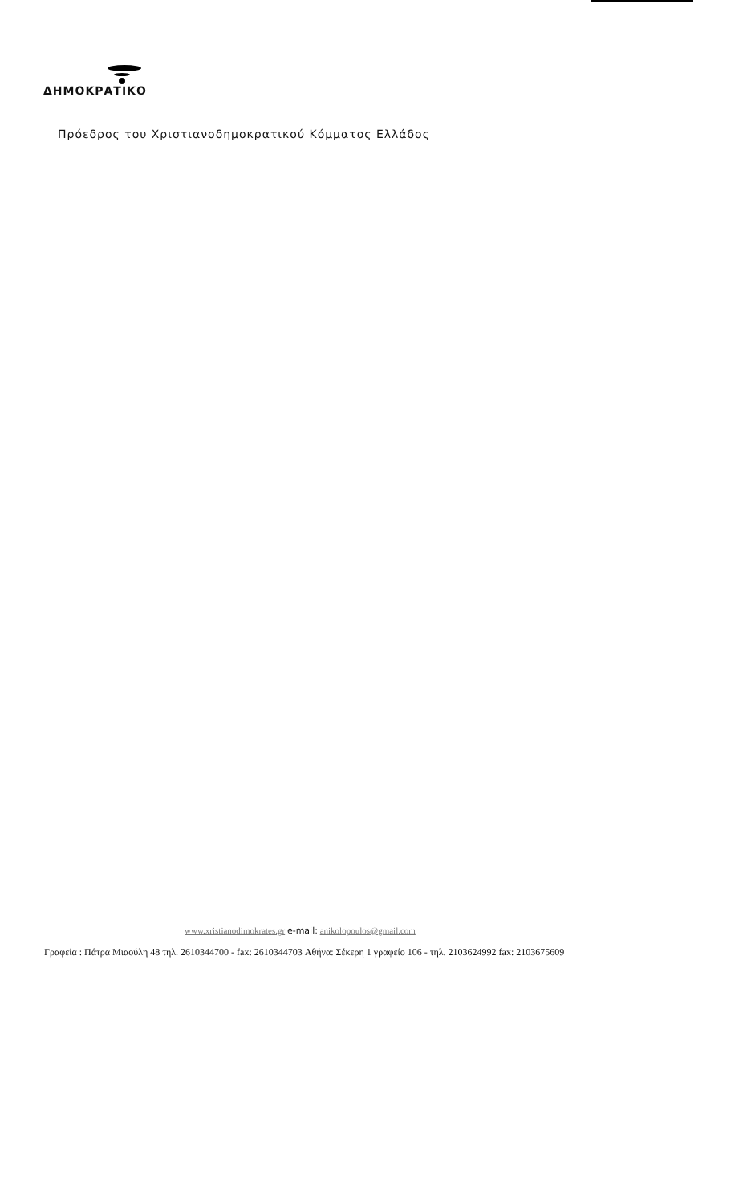ΔΗΜΟΚΡΑΤΙΚΟ
Πρόεδρος του Χριστιανοδημοκρατικού Κόμματος Ελλάδος
www.xristianodimokrates.gr e-mail: anikolopoulos@gmail.com
Γραφεία : Πάτρα Μιαούλη 48 τηλ. 2610344700 - fax: 2610344703 Αθήνα: Σέκερη 1 γραφείο 106 - τηλ. 2103624992 fax: 2103675609